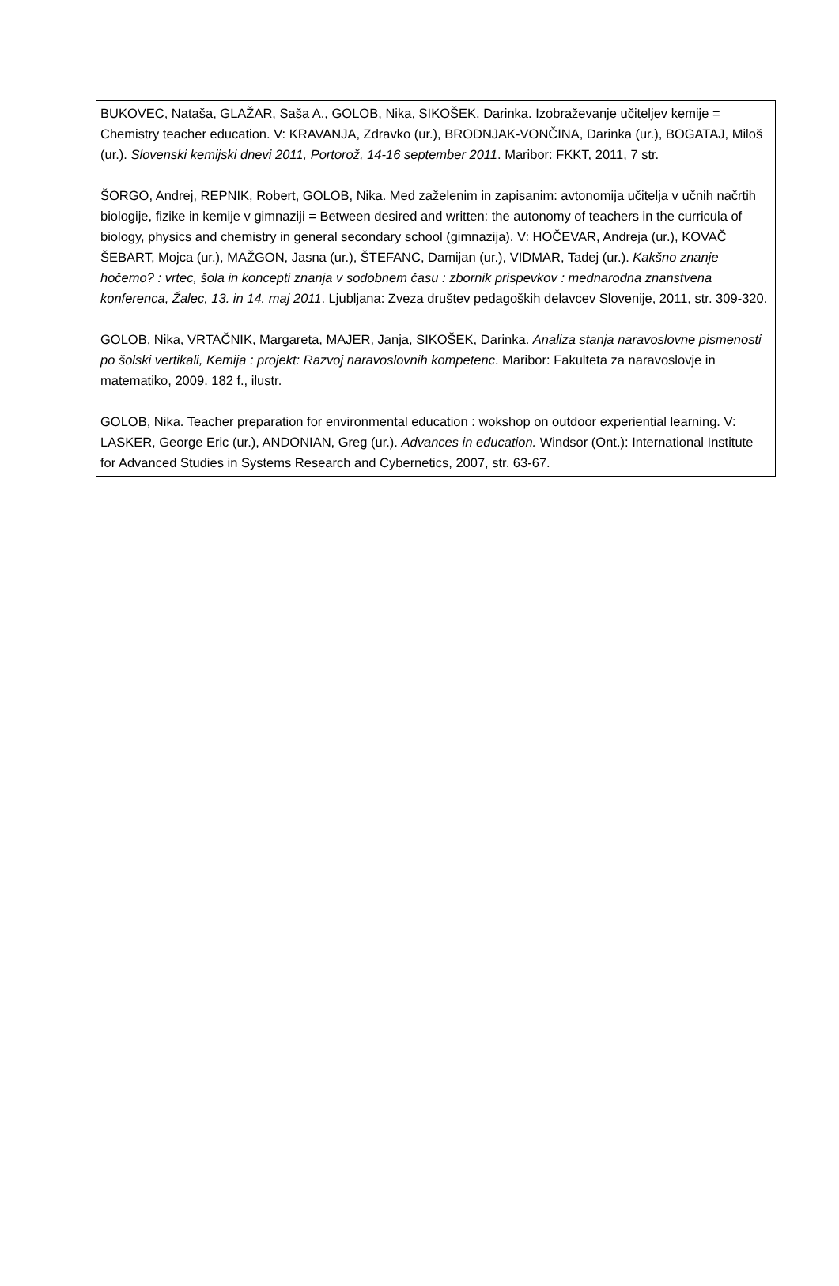BUKOVEC, Nataša, GLAŽAR, Saša A., GOLOB, Nika, SIKOŠEK, Darinka. Izobraževanje učiteljev kemije = Chemistry teacher education. V: KRAVANJA, Zdravko (ur.), BRODNJAK-VONČINA, Darinka (ur.), BOGATAJ, Miloš (ur.). Slovenski kemijski dnevi 2011, Portorož, 14-16 september 2011. Maribor: FKKT, 2011, 7 str.
ŠORGO, Andrej, REPNIK, Robert, GOLOB, Nika. Med zaželenim in zapisanim: avtonomija učitelja v učnih načrtih biologije, fizike in kemije v gimnaziji = Between desired and written: the autonomy of teachers in the curricula of biology, physics and chemistry in general secondary school (gimnazija). V: HOČEVAR, Andreja (ur.), KOVAČ ŠEBART, Mojca (ur.), MAŽGON, Jasna (ur.), ŠTEFANC, Damijan (ur.), VIDMAR, Tadej (ur.). Kakšno znanje hočemo? : vrtec, šola in koncepti znanja v sodobnem času : zbornik prispevkov : mednarodna znanstvena konferenca, Žalec, 13. in 14. maj 2011. Ljubljana: Zveza društev pedagoških delavcev Slovenije, 2011, str. 309-320.
GOLOB, Nika, VRTAČNIK, Margareta, MAJER, Janja, SIKOŠEK, Darinka. Analiza stanja naravoslovne pismenosti po šolski vertikali, Kemija : projekt: Razvoj naravoslovnih kompetenc. Maribor: Fakulteta za naravoslovje in matematiko, 2009. 182 f., ilustr.
GOLOB, Nika. Teacher preparation for environmental education : wokshop on outdoor experiential learning. V: LASKER, George Eric (ur.), ANDONIAN, Greg (ur.). Advances in education. Windsor (Ont.): International Institute for Advanced Studies in Systems Research and Cybernetics, 2007, str. 63-67.